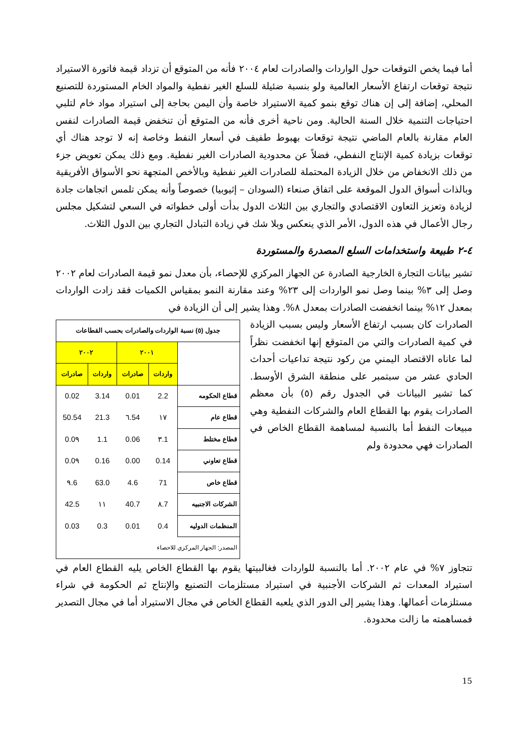أما فيما يخص التوقعات حول الواردات والصادرات لعام ٢٠٠٤ فأنه من المتوقع أن تزداد قيمة فاتورة الاستيراد نتيجة توقعات ارتفاع الأسعار العالمية ولو بنسبة ضئيلة للسلع الغير نفطية والمواد الخام المستوردة للتصنيع المحلي، إضافة إلى إن هناك توقع بنمو كمية الاستيراد خاصة وأن اليمن بحاجة إلى استيراد مواد خام لتلبي احتياجات التنمية خلال السنة الحالية. ومن ناحية أخرى فأنه من المتوقع أن تنخفض قيمة الصادرات لنفس العام مقارنة بالعام الماضي نتيجة توقعات بهبوط طفيف في أسعار النفط وخاصة إنه لا توجد هناك أي توقعات بزيادة كمية الإنتاج النفطي، فضلاً عن محدودية الصادرات الغير نفطية. ومع ذلك يمكن تعويض جزء من ذلك الانخفاض من خلال الزيادة المحتملة للصادرات الغير نفطية وبالأخص المتجهة نحو الأسواق الأفريقية وبالذات أسواق الدول الموقعة على اتفاق صنعاء (السودان – إثيوبيا) خصوصاً وأنه يمكن تلمس اتجاهات جادة لزيادة وتعزيز التعاون الاقتصادي والتجاري بين الثلاث الدول بدأت أولى خطواته في السعي لتشكيل مجلس رجال الأعمال في هذه الدول، الأمر الذي ينعكس وبلا شك في زيادة التبادل التجاري بين الدول الثلاث.
٤-٢ طبيعة واستخدامات السلع المصدرة والمستوردة
تشير بيانات التجارة الخارجية الصادرة عن الجهاز المركزي للإحصاء، بأن معدل نمو قيمة الصادرات لعام ٢٠٠٢ وصل إلى ٣% بينما وصل نمو الواردات إلى ٢٣% وعند مقارنة النمو بمقياس الكميات فقد زادت الواردات بمعدل ١٢% بينما انخفضت الصادرات بمعدل ٨%. وهذا يشير إلى أن الزيادة في
الصادرات كان بسبب ارتفاع الأسعار وليس بسبب الزيادة في كمية الصادرات والتي من المتوقع إنها انخفضت نظراً لما عاناه الاقتصاد اليمني من ركود نتيجة تداعيات أحداث الحادي عشر من سبتمبر على منطقة الشرق الأوسط. كما تشير البيانات في الجدول رقم (٥) بأن معظم الصادرات يقوم بها القطاع العام والشركات النفطية وهي مبيعات النفط أما بالنسبة لمساهمة القطاع الخاص في الصادرات فهي محدودة ولم
| جدول (٥) نسبة الواردات والصادرات بحسب القطاعات | | | | |
| | ٢٠٠١ | | ٢٠٠٢ | |
| | واردات | صادرات | واردات | صادرات |
| قطاع الحكومه | 2.2 | 0.01 | 3.14 | 0.02 |
| قطاع عام | ١٧ | 54.٦ | 21.3 | 50.54 |
| قطاع مختلط | 1.٣ | 0.06 | 1.1 | 0.0٩ |
| قطاع تعاوني | 0.14 | 0.00 | 0.16 | 0.0٩ |
| قطاع خاص | 71 | 4.6 | 63.0 | 6.٩ |
| الشركات الاجنبيه | 7.٨ | 40.7 | ١١ | 42.5 |
| المنظمات الدوليه | 0.4 | 0.01 | 0.3 | 0.03 |
| المصدر: الجهاز المركزي للاحصاء | | | | |
تتجاوز ٧% في عام ٢٠٠٢. أما بالنسبة للواردات فغالبيتها يقوم بها القطاع الخاص يليه القطاع العام في استيراد المعدات ثم الشركات الأجنبية في استيراد مستلزمات التصنيع والإنتاج ثم الحكومة في شراء مستلزمات أعمالها. وهذا يشير إلى الدور الذي يلعبه القطاع الخاص في مجال الاستيراد أما في مجال التصدير فمساهمته ما زالت محدودة.
15